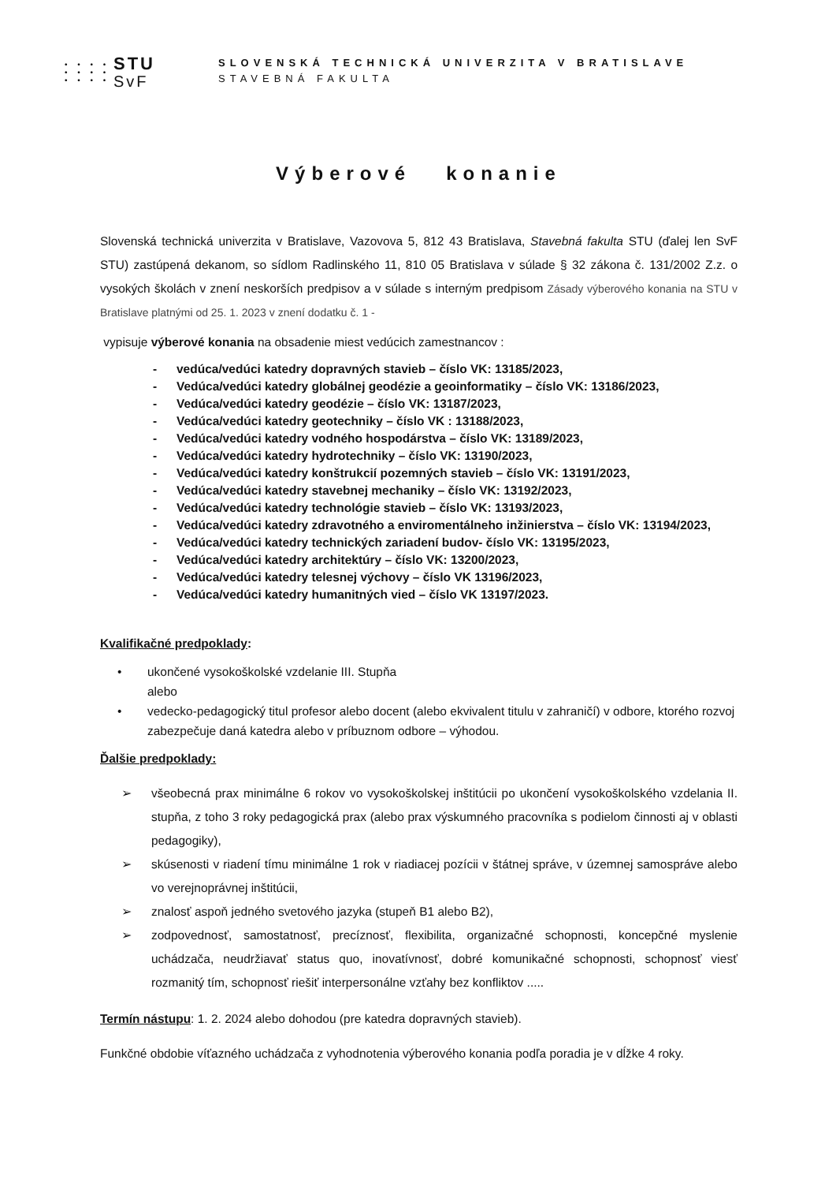• • • •
• • • •
• • • •
STU
SvF
SLOVENSKÁ TECHNICKÁ UNIVERZITA V BRATISLAVE
STAVEBNÁ FAKULTA
Výberové konanie
Slovenská technická univerzita v Bratislave, Vazovova 5, 812 43 Bratislava, Stavebná fakulta STU (ďalej len SvF STU) zastúpená dekanom, so sídlom Radlinského 11, 810 05 Bratislava v súlade § 32 zákona č. 131/2002 Z.z. o vysokých školách v znení neskorších predpisov a v súlade s interným predpisom Zásady výberového konania na STU v Bratislave platnými od 25. 1. 2023 v znení dodatku č. 1 -
vypisuje výberové konania na obsadenie miest vedúcich zamestnancov :
- vedúca/vedúci katedry dopravných stavieb – číslo VK: 13185/2023,
- Vedúca/vedúci katedry globálnej geodézie a geoinformatiky – číslo VK: 13186/2023,
- Vedúca/vedúci katedry geodézie – číslo VK: 13187/2023,
- Vedúca/vedúci katedry geotechniky – číslo VK : 13188/2023,
- Vedúca/vedúci katedry vodného hospodárstva – číslo VK: 13189/2023,
- Vedúca/vedúci katedry hydrotechniky – číslo VK: 13190/2023,
- Vedúca/vedúci katedry konštrukcií pozemných stavieb – číslo VK: 13191/2023,
- Vedúca/vedúci katedry stavebnej mechaniky – číslo VK: 13192/2023,
- Vedúca/vedúci katedry technológie stavieb – číslo VK: 13193/2023,
- Vedúca/vedúci katedry zdravotného a enviromentálneho inžinierstva – číslo VK: 13194/2023,
- Vedúca/vedúci katedry technických zariadení budov- číslo VK: 13195/2023,
- Vedúca/vedúci katedry architektúry – číslo VK: 13200/2023,
- Vedúca/vedúci katedry telesnej výchovy – číslo VK 13196/2023,
- Vedúca/vedúci katedry humanitných vied – číslo VK 13197/2023.
Kvalifikačné predpoklady:
• ukončené vysokoškolské vzdelanie III. Stupňa
alebo
• vedecko-pedagogický titul profesor alebo docent (alebo ekvivalent titulu v zahraničí) v odbore, ktorého rozvoj zabezpečuje daná katedra alebo v príbuznom odbore – výhodou.
Ďalšie predpoklady:
➢ všeobecná prax minimálne 6 rokov vo vysokoškolskej inštitúcii po ukončení vysokoškolského vzdelania II. stupňa, z toho 3 roky pedagogická prax (alebo prax výskumného pracovníka s podielom činnosti aj v oblasti pedagogiky),
➢ skúsenosti v riadení tímu minimálne 1 rok v riadiacej pozícii v štátnej správe, v územnej samospráve alebo vo verejnoprávnej inštitúcii,
➢ znalosť aspoň jedného svetového jazyka (stupeň B1 alebo B2),
➢ zodpovednosť, samostatnosť, precíznosť, flexibilita, organizačné schopnosti, koncepčné myslenie uchádzača, neudržiavať status quo, inovatívnosť, dobré komunikačné schopnosti, schopnosť viesť rozmanitý tím, schopnosť riešiť interpersonálne vzťahy bez konfliktov .....
Termín nástupu: 1. 2. 2024 alebo dohodou (pre katedra dopravných stavieb).
Funkčné obdobie víťazného uchádzača z vyhodnotenia výberového konania podľa poradia je v dĺžke 4 roky.